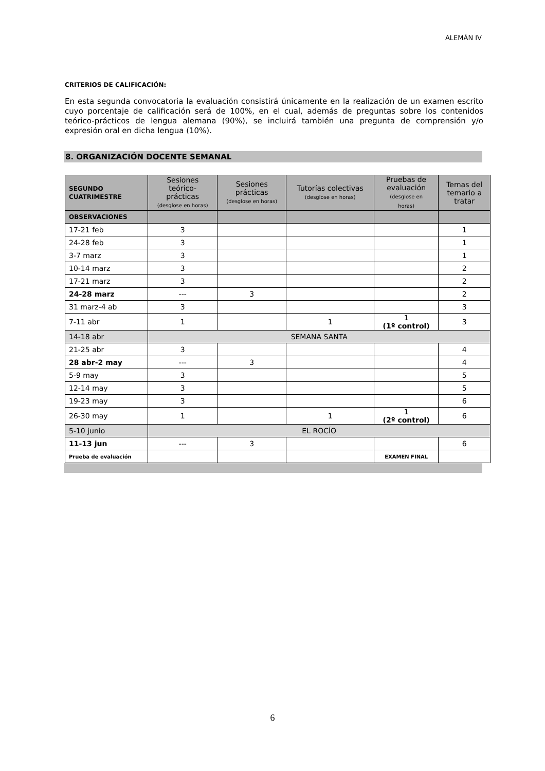ALEMÁN IV
CRITERIOS DE CALIFICACIÓN:
En esta segunda convocatoria la evaluación consistirá únicamente en la realización de un examen escrito cuyo porcentaje de calificación será de 100%, en el cual, además de preguntas sobre los contenidos teórico-prácticos de lengua alemana (90%), se incluirá también una pregunta de comprensión y/o expresión oral en dicha lengua (10%).
8. ORGANIZACIÓN DOCENTE SEMANAL
| SEGUNDO CUATRIMESTRE | Sesiones teórico- prácticas (desglose en horas) | Sesiones prácticas (desglose en horas) | Tutorías colectivas (desglose en horas) | Pruebas de evaluación (desglose en horas) | Temas del temario a tratar |
| --- | --- | --- | --- | --- | --- |
| OBSERVACIONES | | | | | |
| 17-21 feb | 3 | | | | 1 |
| 24-28 feb | 3 | | | | 1 |
| 3-7 marz | 3 | | | | 1 |
| 10-14 marz | 3 | | | | 2 |
| 17-21 marz | 3 | | | | 2 |
| 24-28 marz | --- | 3 | | | 2 |
| 31 marz-4 ab | 3 | | | | 3 |
| 7-11 abr | 1 | | 1 | 1 (1º control) | 3 |
| 14-18 abr | SEMANA SANTA | | | | |
| 21-25 abr | 3 | | | | 4 |
| 28 abr-2 may | --- | 3 | | | 4 |
| 5-9 may | 3 | | | | 5 |
| 12-14 may | 3 | | | | 5 |
| 19-23 may | 3 | | | | 6 |
| 26-30 may | 1 | | 1 | 1 (2º control) | 6 |
| 5-10 junio | EL ROCÍO | | | | |
| 11-13 jun | --- | 3 | | | 6 |
| Prueba de evaluación | | | | EXAMEN FINAL | |
6